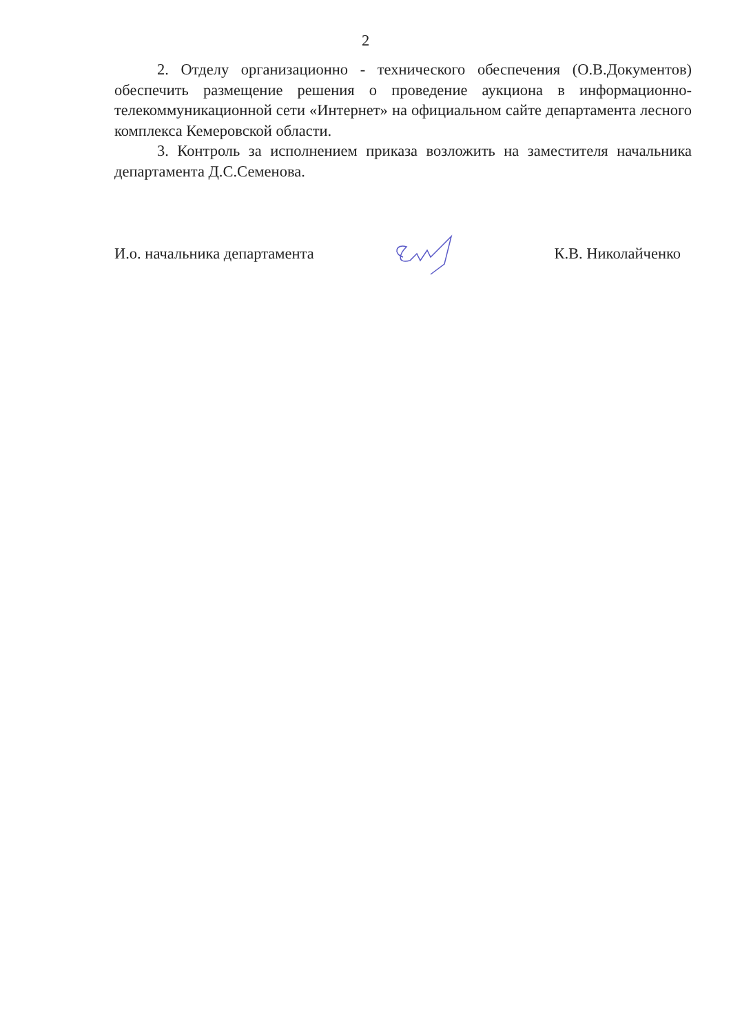2
2. Отделу организационно - технического обеспечения (О.В.Документов) обеспечить размещение решения о проведение аукциона в информационно-телекоммуникационной сети «Интернет» на официальном сайте департамента лесного комплекса Кемеровской области.
3. Контроль за исполнением приказа возложить на заместителя начальника департамента Д.С.Семенова.
И.о. начальника департамента К.В. Николайченко